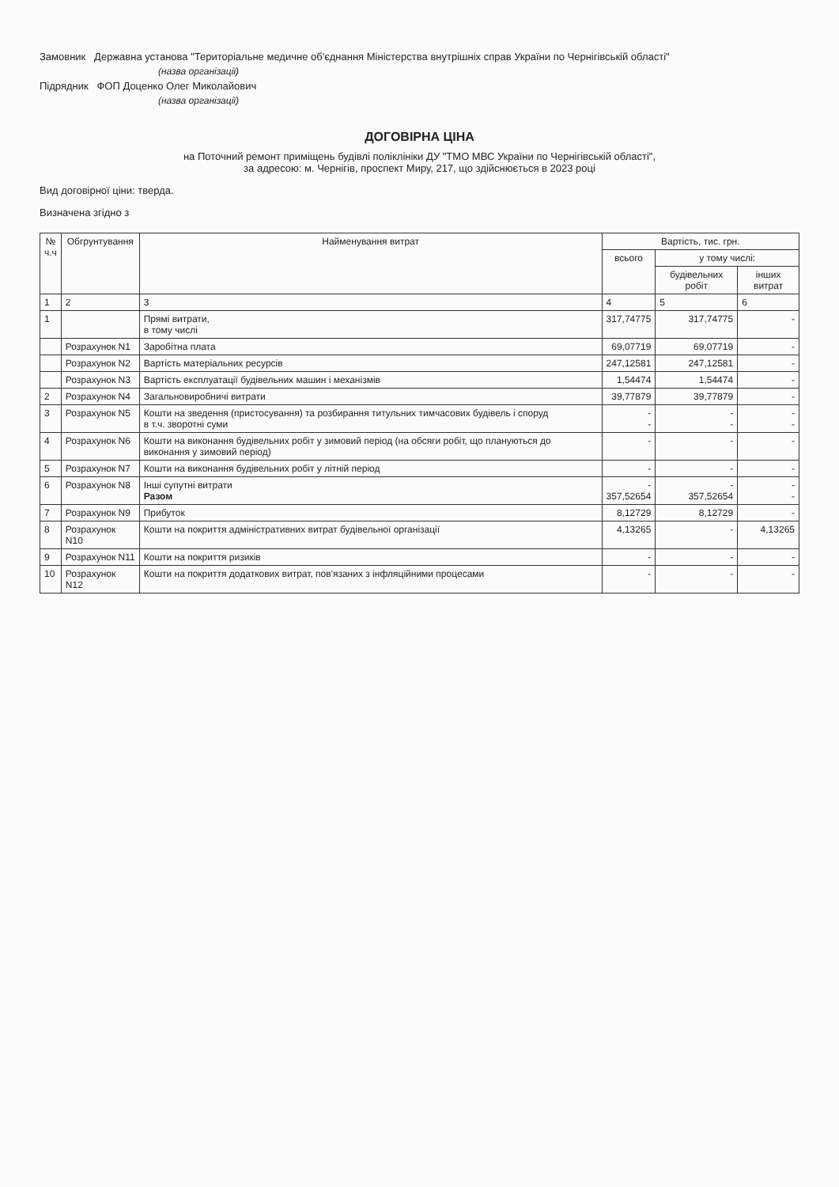Замовник Державна установа "Територіальне медичне об'єднання Міністерства внутрішніх справ України по Чернігівській області"
(назва організації)
Підрядник ФОП Доценко Олег Миколайович
(назва організації)
ДОГОВІРНА ЦІНА
на Поточний ремонт приміщень будівлі поліклініки ДУ "ТМО МВС України по Чернігівській області",
за адресою: м. Чернігів, проспект Миру, 217, що здійснюється в 2023 році
Вид договірної ціни: тверда.
Визначена згідно з
| № ч.ч | Обгрунтування | Найменування витрат | Вартість, тис. грн. | | |
| --- | --- | --- | --- | --- | --- |
| | | | всього | у тому числі: | |
| | | | | будівельних робіт | інших витрат |
| 1 | 2 | 3 | 4 | 5 | 6 |
| 1 | | Прямі витрати, в тому числі | 317,74775 | 317,74775 | - |
| | Розрахунок N1 | Заробітна плата | 69,07719 | 69,07719 | - |
| | Розрахунок N2 | Вартість матеріальних ресурсів | 247,12581 | 247,12581 | - |
| | Розрахунок N3 | Вартість експлуатації будівельних машин і механізмів | 1,54474 | 1,54474 | - |
| 2 | Розрахунок N4 | Загальновиробничі витрати | 39,77879 | 39,77879 | - |
| 3 | Розрахунок N5 | Кошти на зведення (пристосування) та розбирання титульних тимчасових будівель і споруд в т.ч. зворотні суми | - - | - - | - - |
| 4 | Розрахунок N6 | Кошти на виконання будівельних робіт у зимовий період (на обсяги робіт, що плануються до виконання у зимовий період) | - | - | - |
| 5 | Розрахунок N7 | Кошти на виконання будівельних робіт у літній період | - | - | - |
| 6 | Розрахунок N8 | Інші супутні витрати Разом | - 357,52654 | - 357,52654 | - - |
| 7 | Розрахунок N9 | Прибуток | 8,12729 | 8,12729 | - |
| 8 | Розрахунок N10 | Кошти на покриття адміністративних витрат будівельної організації | 4,13265 | - | 4,13265 |
| 9 | Розрахунок N11 | Кошти на покриття ризиків | - | - | - |
| 10 | Розрахунок N12 | Кошти на покриття додаткових витрат, пов'язаних з інфляційними процесами | - | - | - |